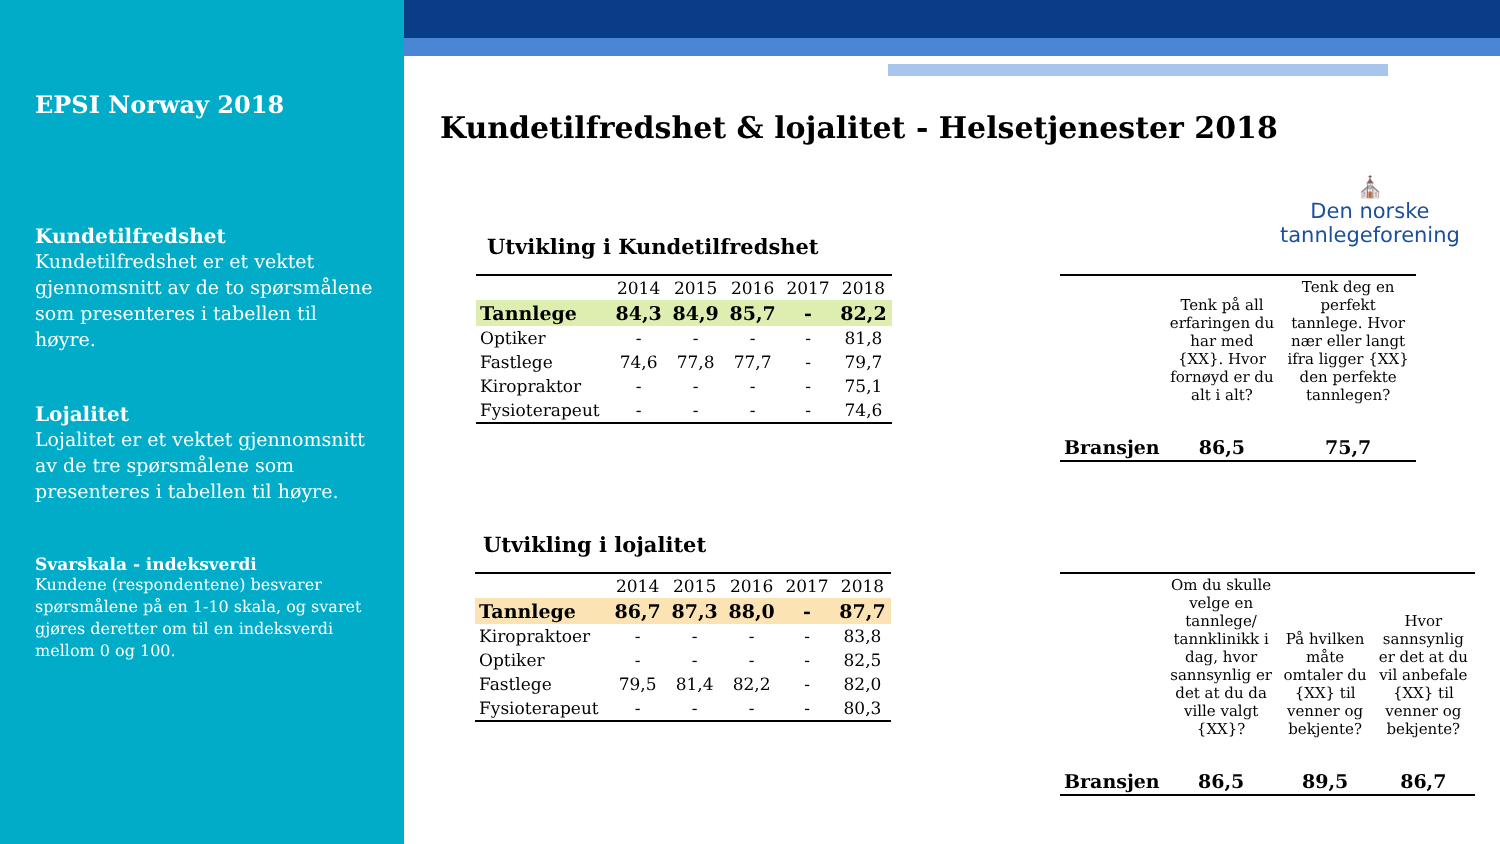EPSI Norway 2018
Kundetilfredshet
Kundetilfredshet er et vektet gjennomsnitt av de to spørsmålene som presenteres i tabellen til høyre.
Lojalitet
Lojalitet er et vektet gjennomsnitt av de tre spørsmålene som presenteres i tabellen til høyre.
Svarskala - indeksverdi
Kundene (respondentene) besvarer spørsmålene på en 1-10 skala, og svaret gjøres deretter om til en indeksverdi mellom 0 og 100.
Kundetilfredshet & lojalitet - Helsetjenester 2018
⛪
Den norske
tannlegeforening
Utvikling i Kundetilfredshet
| | 2014 | 2015 | 2016 | 2017 | 2018 |
| --- | --- | --- | --- | --- | --- |
| Tannlege | 84,3 | 84,9 | 85,7 | - | 82,2 |
| Optiker | - | - | - | - | 81,8 |
| Fastlege | 74,6 | 77,8 | 77,7 | - | 79,7 |
| Kiropraktor | - | - | - | - | 75,1 |
| Fysioterapeut | - | - | - | - | 74,6 |
Utvikling i lojalitet
| | 2014 | 2015 | 2016 | 2017 | 2018 |
| --- | --- | --- | --- | --- | --- |
| Tannlege | 86,7 | 87,3 | 88,0 | - | 87,7 |
| Kiropraktoer | - | - | - | - | 83,8 |
| Optiker | - | - | - | - | 82,5 |
| Fastlege | 79,5 | 81,4 | 82,2 | - | 82,0 |
| Fysioterapeut | - | - | - | - | 80,3 |
| | Tenk på all erfaringen du har med {XX}. Hvor fornøyd er du alt i alt? | Tenk deg en perfekt tannlege. Hvor nær eller langt ifra ligger {XX} den perfekte tannlegen? |
| Bransjen | 86,5 | 75,7 |
| | Om du skulle velge en tannlege/ tannklinikk i dag, hvor sannsynlig er det at du da ville valgt {XX}? | På hvilken måte omtaler du {XX} til venner og bekjente? | Hvor sannsynlig er det at du vil anbefale {XX} til venner og bekjente? |
| Bransjen | 86,5 | 89,5 | 86,7 |